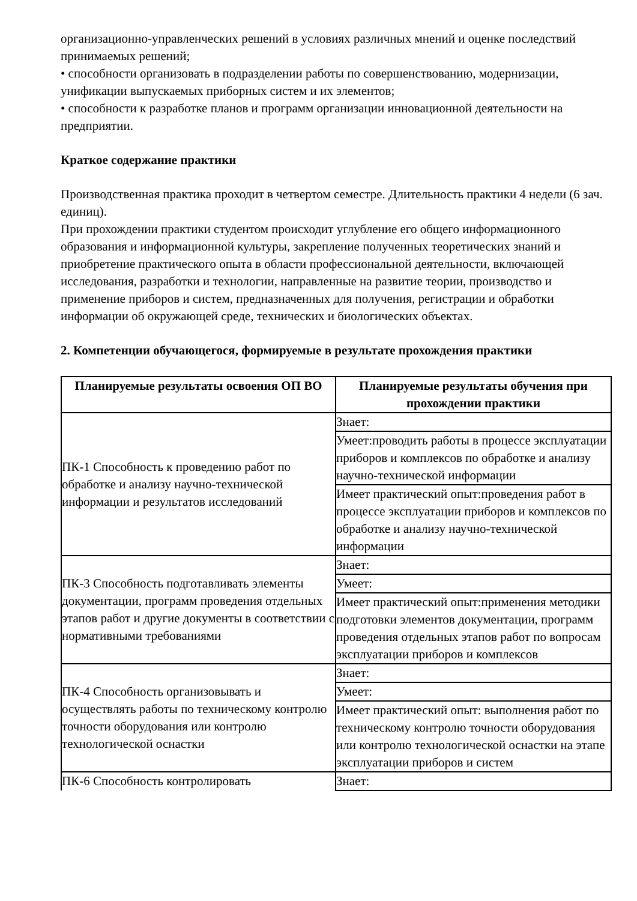организационно-управленческих решений в условиях различных мнений и оценке последствий принимаемых решений;
• способности организовать в подразделении работы по совершенствованию, модернизации, унификации выпускаемых приборных систем и их элементов;
• способности к разработке планов и программ организации инновационной деятельности на предприятии.
Краткое содержание практики
Производственная практика проходит в четвертом семестре. Длительность практики 4 недели (6 зач. единиц).
При прохождении практики студентом происходит углубление его общего информационного образования и информационной культуры, закрепление полученных теоретических знаний и приобретение практического опыта в области профессиональной деятельности, включающей исследования, разработки и технологии, направленные на развитие теории, производство и применение приборов и систем, предназначенных для получения, регистрации и обработки информации об окружающей среде, технических и биологических объектах.
2. Компетенции обучающегося, формируемые в результате прохождения практики
| Планируемые результаты освоения ОП ВО | Планируемые результаты обучения при прохождении практики |
| --- | --- |
| ПК-1 Способность к проведению работ по обработке и анализу научно-технической информации и результатов исследований | Знает: |
| | Умеет:проводить работы в процессе эксплуатации приборов и комплексов по обработке и анализу научно-технической информации |
| | Имеет практический опыт:проведения работ в процессе эксплуатации приборов и комплексов по обработке и анализу научно-технической информации |
| ПК-3 Способность подготавливать элементы документации, программ проведения отдельных этапов работ и другие документы в соответствии с нормативными требованиями | Знает: |
| | Умеет: |
| | Имеет практический опыт:применения методики подготовки элементов документации, программ проведения отдельных этапов работ по вопросам эксплуатации приборов и комплексов |
| ПК-4 Способность организовывать и осуществлять работы по техническому контролю точности оборудования или контролю технологической оснастки | Знает: |
| | Умеет: |
| | Имеет практический опыт: выполнения работ по техническому контролю точности оборудования или контролю технологической оснастки на этапе эксплуатации приборов и систем |
| ПК-6 Способность контролировать | Знает: |